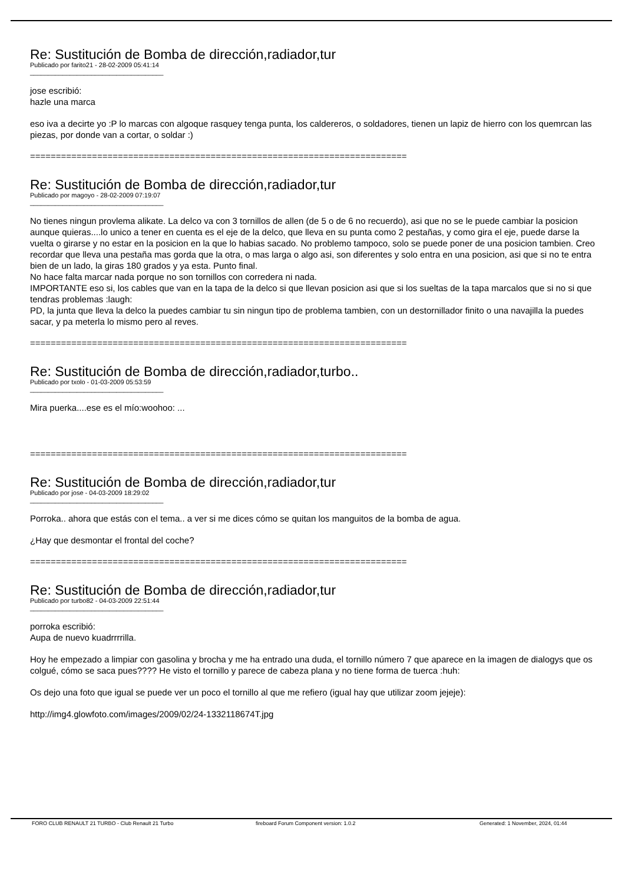Re: Sustitución de Bomba de dirección,radiador,tur
Publicado por farito21 - 28-02-2009 05:41:14
_____________________________________
jose escribió:
hazle una marca
eso iva a decirte yo :P lo marcas con algoque rasquey tenga punta, los caldereros, o soldadores, tienen un lapiz de hierro con los quemrcan las piezas, por donde van a cortar, o soldar :)
=========================================================================
Re: Sustitución de Bomba de dirección,radiador,tur
Publicado por magoyo - 28-02-2009 07:19:07
_____________________________________
No tienes ningun provlema alikate. La delco va con 3 tornillos de allen (de 5 o de 6 no recuerdo), asi que no se le puede cambiar la posicion aunque quieras....lo unico a tener en cuenta es el eje de la delco, que lleva en su punta como 2 pestañas, y como gira el eje, puede darse la vuelta o girarse y no estar en la posicion en la que lo habias sacado. No problemo tampoco, solo se puede poner de una posicion tambien. Creo recordar que lleva una pestaña mas gorda que la otra, o mas larga o algo asi, son diferentes y solo entra en una posicion, asi que si no te entra bien de un lado, la giras 180 grados y ya esta. Punto final.
No hace falta marcar nada porque no son tornillos con corredera ni nada.
IMPORTANTE eso si, los cables que van en la tapa de la delco si que llevan posicion asi que si los sueltas de la tapa marcalos que si no si que tendras problemas :laugh:
PD, la junta que lleva la delco la puedes cambiar tu sin ningun tipo de problema tambien, con un destornillador finito o una navajilla la puedes sacar, y pa meterla lo mismo pero al reves.
=========================================================================
Re: Sustitución de Bomba de dirección,radiador,turbo..
Publicado por txolo - 01-03-2009 05:53:59
_____________________________________
Mira puerka....ese es el mío:woohoo: ...
=========================================================================
Re: Sustitución de Bomba de dirección,radiador,tur
Publicado por jose - 04-03-2009 18:29:02
_____________________________________
Porroka.. ahora que estás con el tema.. a ver si me dices cómo se quitan los manguitos de la bomba de agua.
¿Hay que desmontar el frontal del coche?
=========================================================================
Re: Sustitución de Bomba de dirección,radiador,tur
Publicado por turbo82 - 04-03-2009 22:51:44
_____________________________________
porroka escribió:
Aupa de nuevo kuadrrrrilla.
Hoy he empezado a limpiar con gasolina y brocha y me ha entrado una duda, el tornillo número 7 que aparece en la imagen de dialogys que os colgué, cómo se saca pues???? He visto el tornillo y parece de cabeza plana y no tiene forma de tuerca :huh:
Os dejo una foto que igual se puede ver un poco el tornillo al que me refiero (igual hay que utilizar zoom jejeje):
http://img4.glowfoto.com/images/2009/02/24-1332118674T.jpg
FORO CLUB RENAULT 21 TURBO - Club Renault 21 Turbo fireboard Forum Component version: 1.0.2 Generated: 1 November, 2024, 01:44